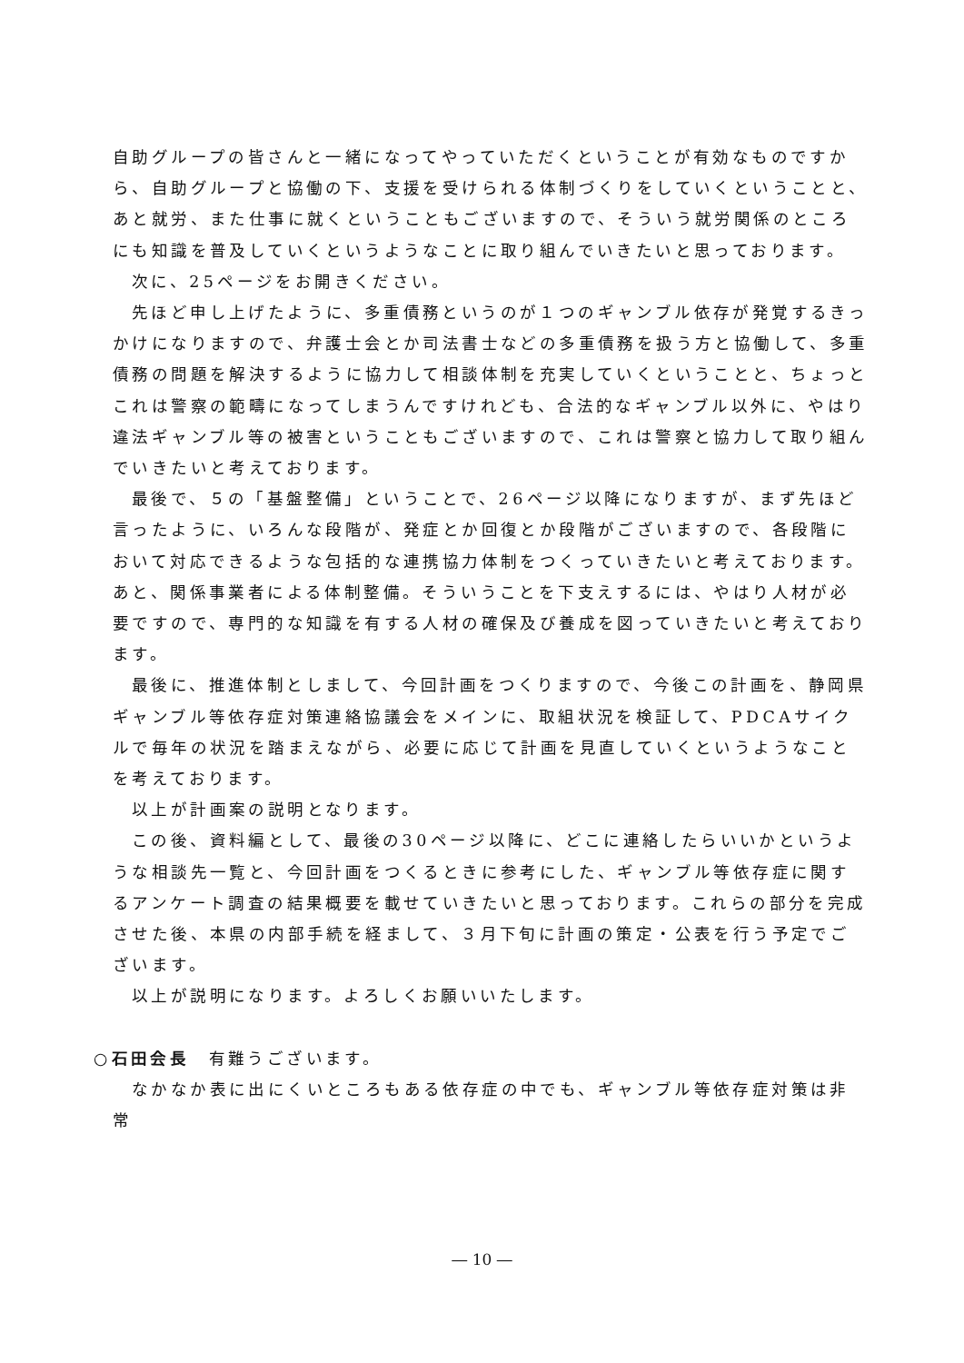自助グループの皆さんと一緒になってやっていただくということが有効なものですから、自助グループと協働の下、支援を受けられる体制づくりをしていくということと、あと就労、また仕事に就くということもございますので、そういう就労関係のところにも知識を普及していくというようなことに取り組んでいきたいと思っております。
次に、25ページをお開きください。
先ほど申し上げたように、多重債務というのが１つのギャンブル依存が発覚するきっかけになりますので、弁護士会とか司法書士などの多重債務を扱う方と協働して、多重債務の問題を解決するように協力して相談体制を充実していくということと、ちょっとこれは警察の範疇になってしまうんですけれども、合法的なギャンブル以外に、やはり違法ギャンブル等の被害ということもございますので、これは警察と協力して取り組んでいきたいと考えております。
最後で、５の「基盤整備」ということで、26ページ以降になりますが、まず先ほど言ったように、いろんな段階が、発症とか回復とか段階がございますので、各段階において対応できるような包括的な連携協力体制をつくっていきたいと考えております。あと、関係事業者による体制整備。そういうことを下支えするには、やはり人材が必要ですので、専門的な知識を有する人材の確保及び養成を図っていきたいと考えております。
最後に、推進体制としまして、今回計画をつくりますので、今後この計画を、静岡県ギャンブル等依存症対策連絡協議会をメインに、取組状況を検証して、PDCAサイクルで毎年の状況を踏まえながら、必要に応じて計画を見直していくというようなことを考えております。
以上が計画案の説明となります。
この後、資料編として、最後の30ページ以降に、どこに連絡したらいいかというような相談先一覧と、今回計画をつくるときに参考にした、ギャンブル等依存症に関するアンケート調査の結果概要を載せていきたいと思っております。これらの部分を完成させた後、本県の内部手続を経まして、３月下旬に計画の策定・公表を行う予定でございます。
以上が説明になります。よろしくお願いいたします。
○石田会長　有難うございます。
なかなか表に出にくいところもある依存症の中でも、ギャンブル等依存症対策は非常
― 10 ―